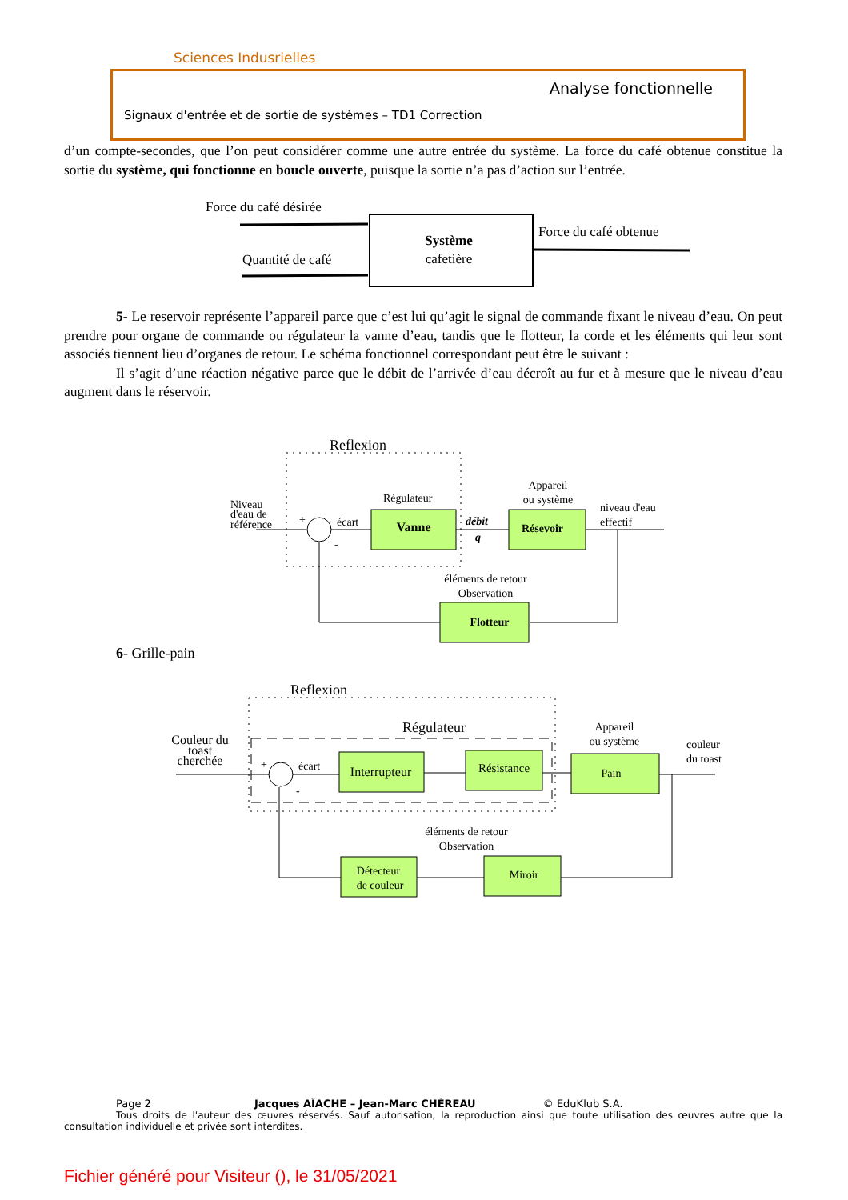Sciences Indusrielles
Analyse fonctionnelle
Signaux d'entrée et de sortie de systèmes – TD1 Correction
d’un compte-secondes, que l’on peut considérer comme une autre entrée du système. La force du café obtenue constitue la sortie du système, qui fonctionne en boucle ouverte, puisque la sortie n’a pas d’action sur l’entrée.
Force du café désirée
Quantité de café
Système
cafetière
Force du café obtenue
5- Le reservoir représente l’appareil parce que c’est lui qu’agit le signal de commande fixant le niveau d’eau. On peut prendre pour organe de commande ou régulateur la vanne d’eau, tandis que le flotteur, la corde et les éléments qui leur sont associés tiennent lieu d’organes de retour. Le schéma fonctionnel correspondant peut être le suivant :
Il s’agit d’une réaction négative parce que le débit de l’arrivée d’eau décroît au fur et à mesure que le niveau d’eau augment dans le réservoir.
Reflexion
Niveau
d'eau de
référence
+
-
écart
Régulateur
Vanne
débit
q
Appareil
ou système
Résevoir
niveau d'eau
effectif
éléments de retour
Observation
Flotteur
6- Grille-pain
Reflexion
Régulateur
Couleur du
toast
cherchée
+
-
écart
Interrupteur
Résistance
Appareil
ou système
Pain
couleur
du toast
éléments de retour
Observation
Miroir
Détecteur
de couleur
Page 2 Jacques AÏACHE – Jean-Marc CHÉREAU © EduKlub S.A.
Tous droits de l'auteur des œuvres réservés. Sauf autorisation, la reproduction ainsi que toute utilisation des œuvres autre que la consultation individuelle et privée sont interdites.
Fichier généré pour Visiteur (), le 31/05/2021